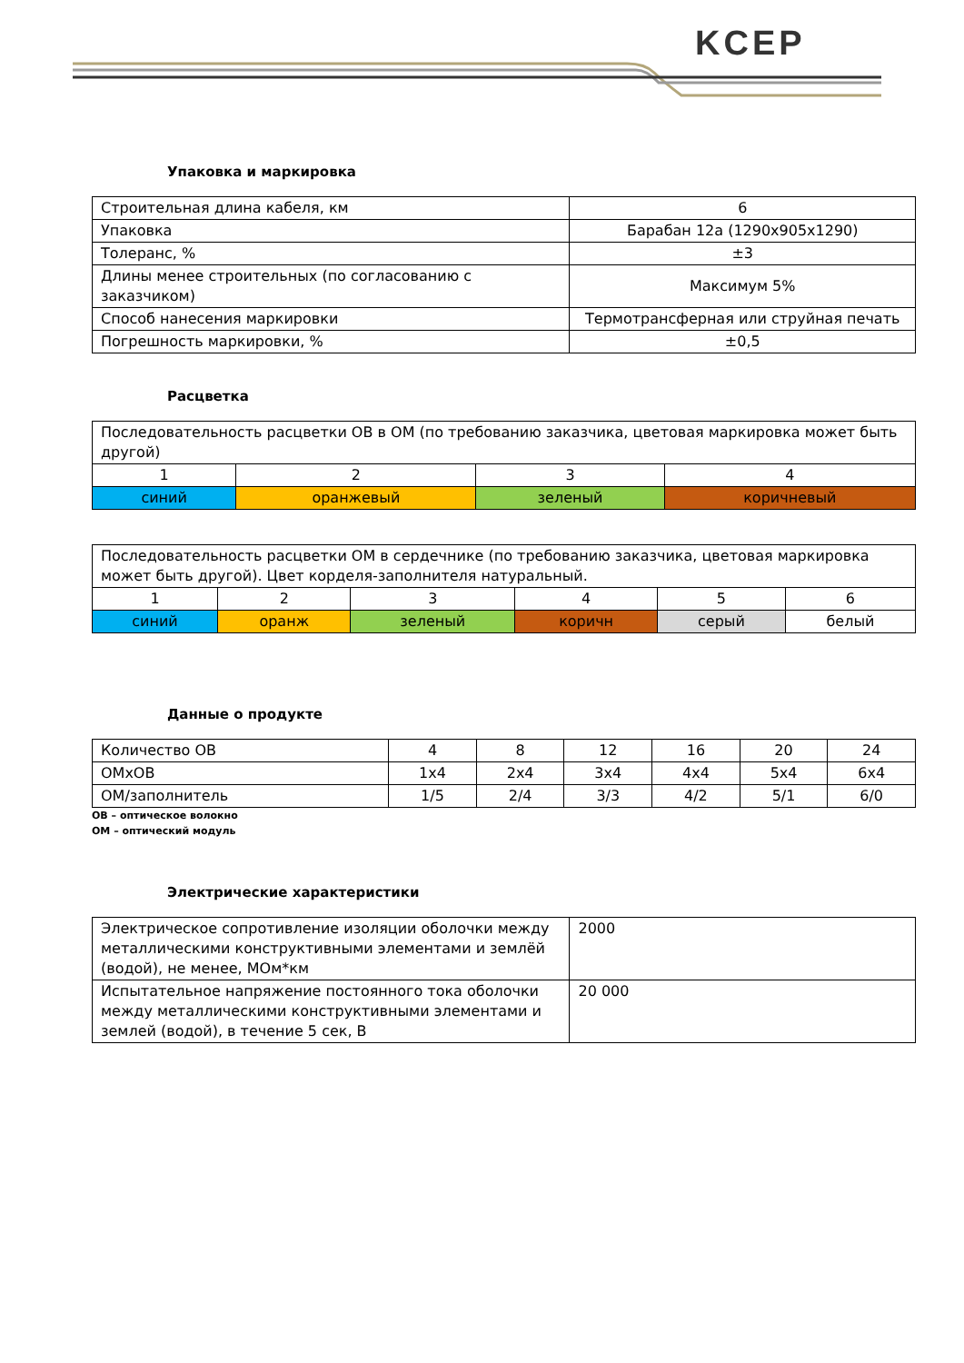KCEP
Упаковка и маркировка
| Строительная длина кабеля, км | 6 |
| Упаковка | Барабан 12а (1290х905х1290) |
| Толеранс, % | ±3 |
| Длины менее строительных (по согласованию с заказчиком) | Максимум 5% |
| Способ нанесения маркировки | Термотрансферная или струйная печать |
| Погрешность маркировки, % | ±0,5 |
Расцветка
| Последовательность расцветки ОВ в ОМ (по требованию заказчика, цветовая маркировка может быть другой) | | | |
| 1 | 2 | 3 | 4 |
| синий | оранжевый | зеленый | коричневый |
| Последовательность расцветки ОМ в сердечнике (по требованию заказчика, цветовая маркировка может быть другой). Цвет корделя-заполнителя натуральный. | | | | | |
| 1 | 2 | 3 | 4 | 5 | 6 |
| синий | оранж | зеленый | коричн | серый | белый |
Данные о продукте
| Количество ОВ | 4 | 8 | 12 | 16 | 20 | 24 |
| ОМхОВ | 1х4 | 2х4 | 3х4 | 4х4 | 5х4 | 6х4 |
| ОМ/заполнитель | 1/5 | 2/4 | 3/3 | 4/2 | 5/1 | 6/0 |
ОВ – оптическое волокно
ОМ – оптический модуль
Электрические характеристики
| Электрическое сопротивление изоляции оболочки между металлическими конструктивными элементами и землёй (водой), не менее, МОм*км | 2000 |
| Испытательное напряжение постоянного тока оболочки между металлическими конструктивными элементами и землей (водой), в течение 5 сек, В | 20 000 |